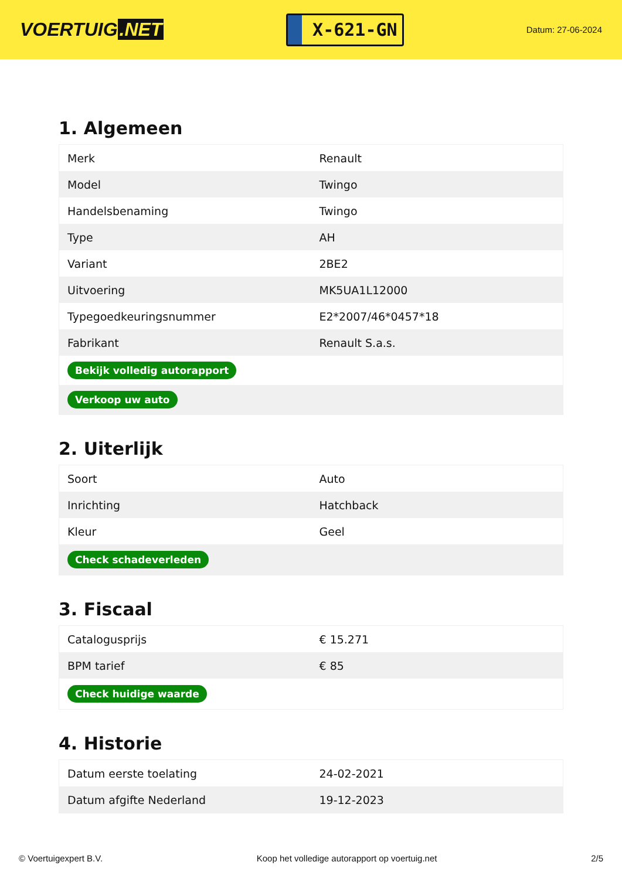VOERTUIG.NET
X-621-GN
Datum: 27-06-2024
1. Algemeen
| Merk | Renault |
| Model | Twingo |
| Handelsbenaming | Twingo |
| Type | AH |
| Variant | 2BE2 |
| Uitvoering | MK5UA1L12000 |
| Typegoedkeuringsnummer | E2*2007/46*0457*18 |
| Fabrikant | Renault S.a.s. |
| Bekijk volledig autorapport | |
| Verkoop uw auto | |
2. Uiterlijk
| Soort | Auto |
| Inrichting | Hatchback |
| Kleur | Geel |
| Check schadeverleden | |
3. Fiscaal
| Catalogusprijs | € 15.271 |
| BPM tarief | € 85 |
| Check huidige waarde | |
4. Historie
| Datum eerste toelating | 24-02-2021 |
| Datum afgifte Nederland | 19-12-2023 |
© Voertuigexpert B.V. Koop het volledige autorapport op voertuig.net 2/5